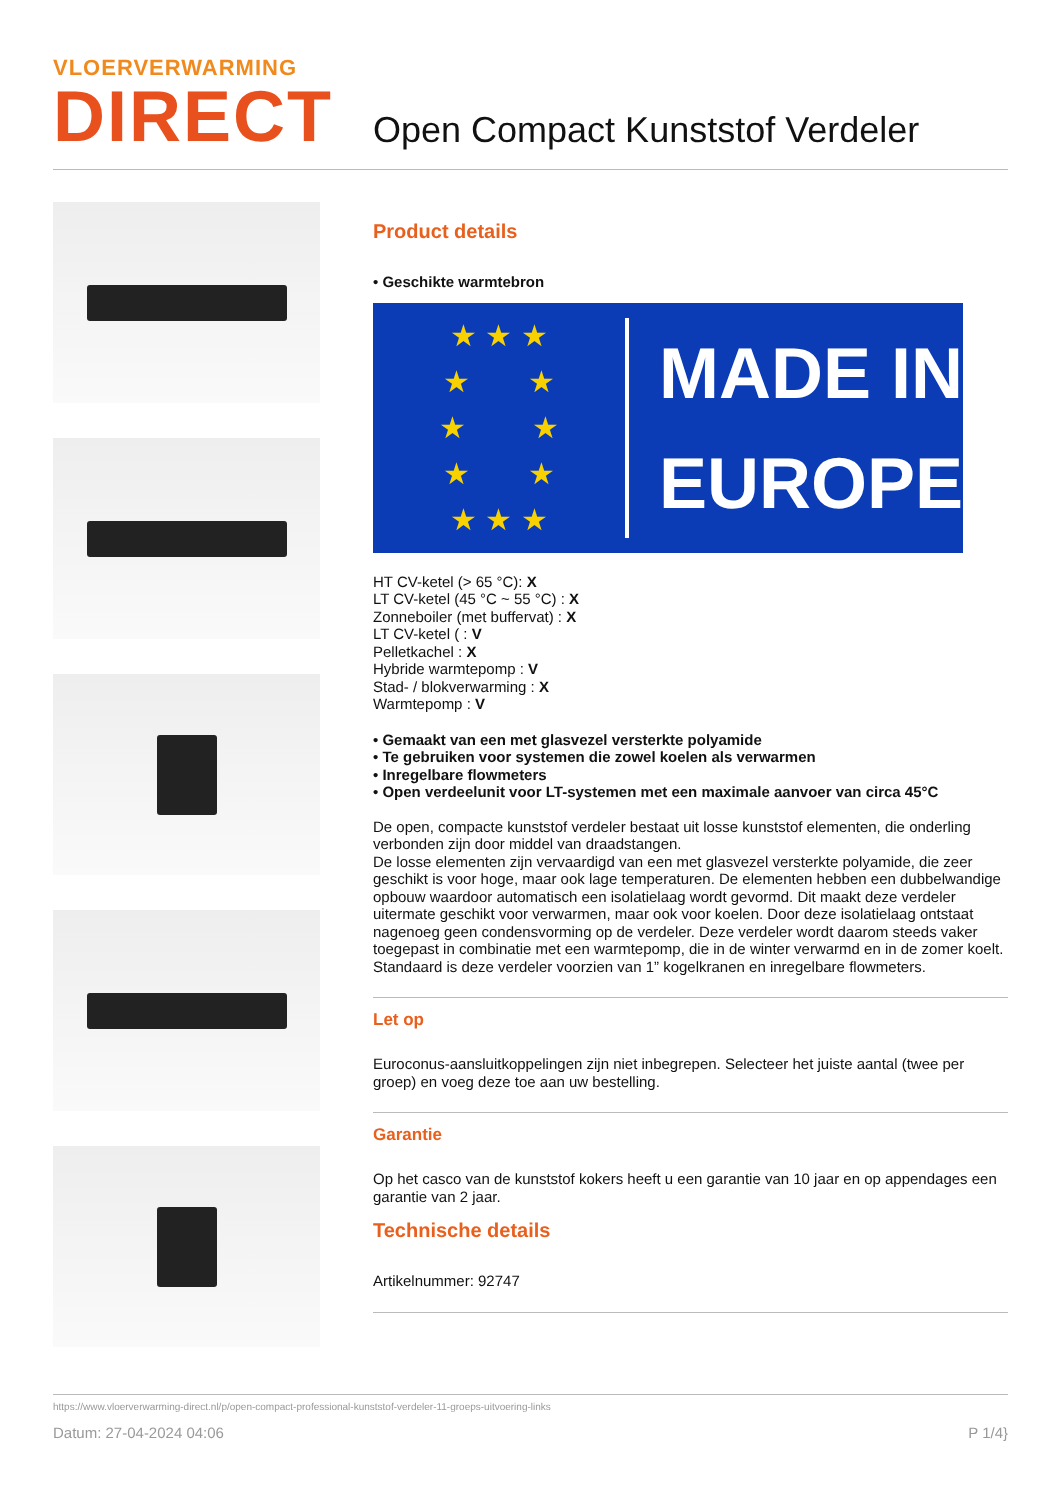VLOERVERWARMING
DIRECT
Open Compact Kunststof Verdeler
Product details
• Geschikte warmtebron
★ ★ ★
★ ★
★ ★
★ ★
★ ★ ★
MADE IN
EUROPE
HT CV-ketel (> 65 °C): X
LT CV-ketel (45 °C ~ 55 °C) : X
Zonneboiler (met buffervat) : X
LT CV-ketel ( : V
Pelletkachel : X
Hybride warmtepomp : V
Stad- / blokverwarming : X
Warmtepomp : V
• Gemaakt van een met glasvezel versterkte polyamide
• Te gebruiken voor systemen die zowel koelen als verwarmen
• Inregelbare flowmeters
• Open verdeelunit voor LT-systemen met een maximale aanvoer van circa 45°C
De open, compacte kunststof verdeler bestaat uit losse kunststof elementen, die onderling verbonden zijn door middel van draadstangen.
De losse elementen zijn vervaardigd van een met glasvezel versterkte polyamide, die zeer geschikt is voor hoge, maar ook lage temperaturen. De elementen hebben een dubbelwandige opbouw waardoor automatisch een isolatielaag wordt gevormd. Dit maakt deze verdeler uitermate geschikt voor verwarmen, maar ook voor koelen. Door deze isolatielaag ontstaat nagenoeg geen condensvorming op de verdeler. Deze verdeler wordt daarom steeds vaker toegepast in combinatie met een warmtepomp, die in de winter verwarmd en in de zomer koelt. Standaard is deze verdeler voorzien van 1” kogelkranen en inregelbare flowmeters.
Let op
Euroconus-aansluitkoppelingen zijn niet inbegrepen. Selecteer het juiste aantal (twee per groep) en voeg deze toe aan uw bestelling.
Garantie
Op het casco van de kunststof kokers heeft u een garantie van 10 jaar en op appendages een garantie van 2 jaar.
Technische details
Artikelnummer: 92747
https://www.vloerverwarming-direct.nl/p/open-compact-professional-kunststof-verdeler-11-groeps-uitvoering-links
Datum: 27-04-2024 04:06 P 1/4}